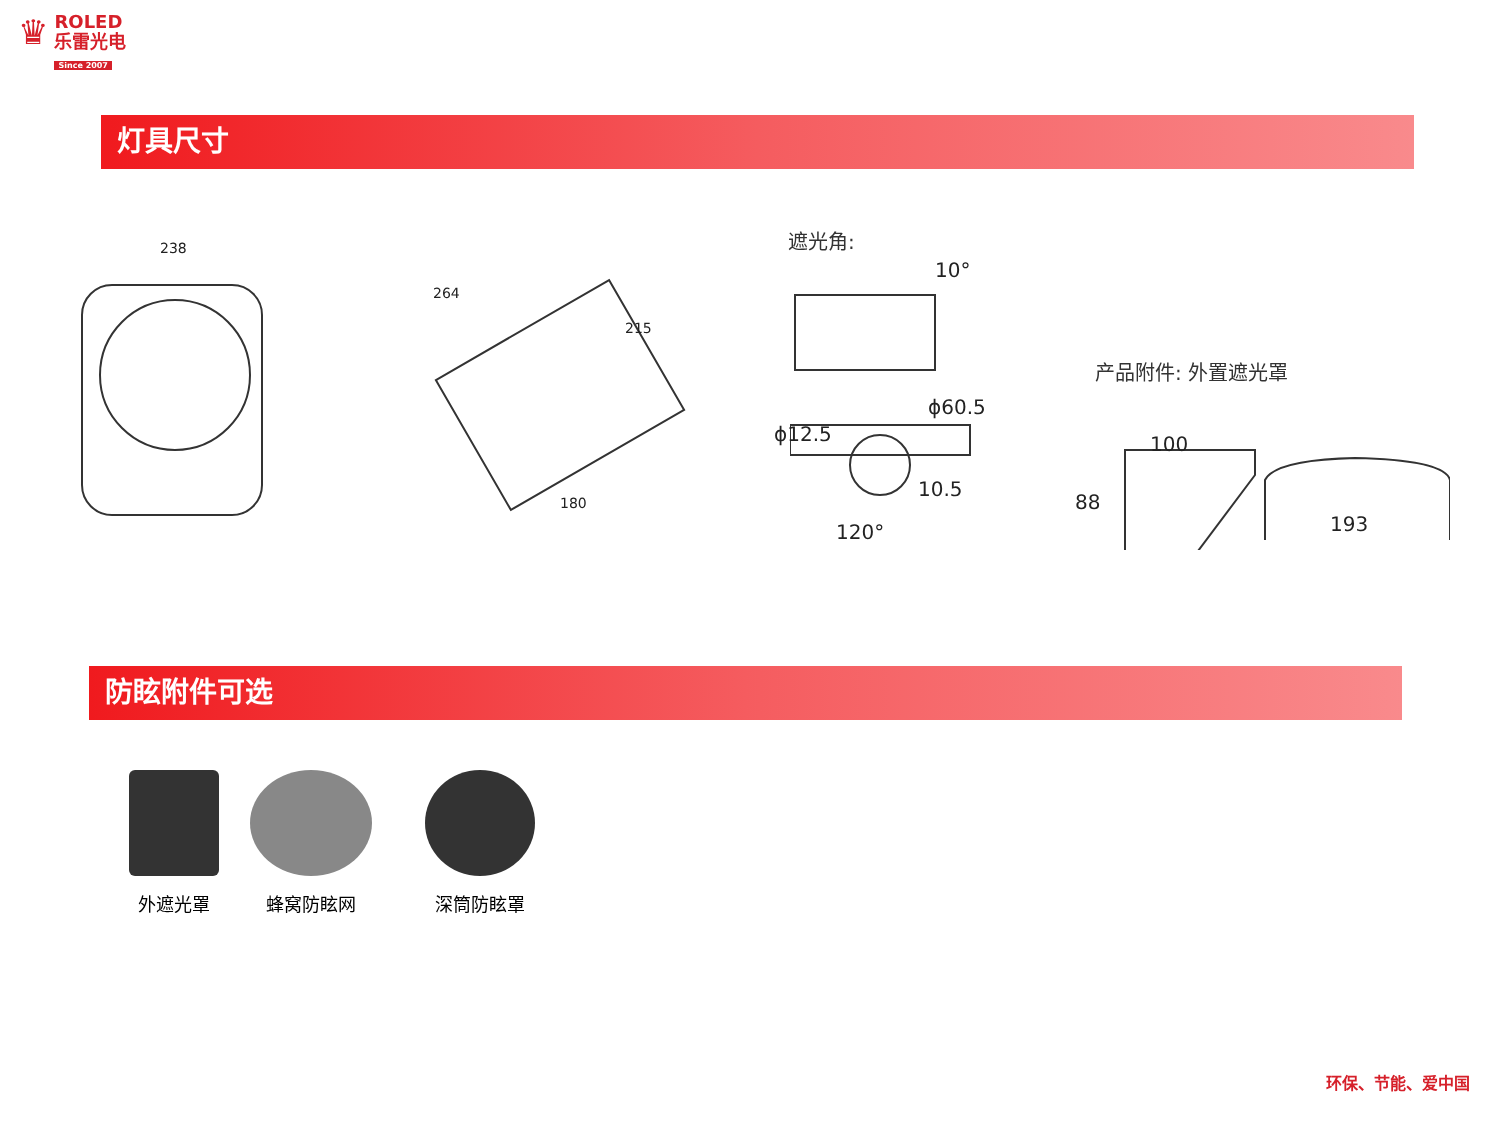♛
ROLED
乐雷光电
Since 2007
灯具尺寸
238
264
215
180
遮光角:
10°
ϕ60.5
ϕ12.5
10.5
120°
产品附件: 外置遮光罩
100
88
193
防眩附件可选
外遮光罩 蜂窝防眩网 深筒防眩罩
环保、节能、爱中国